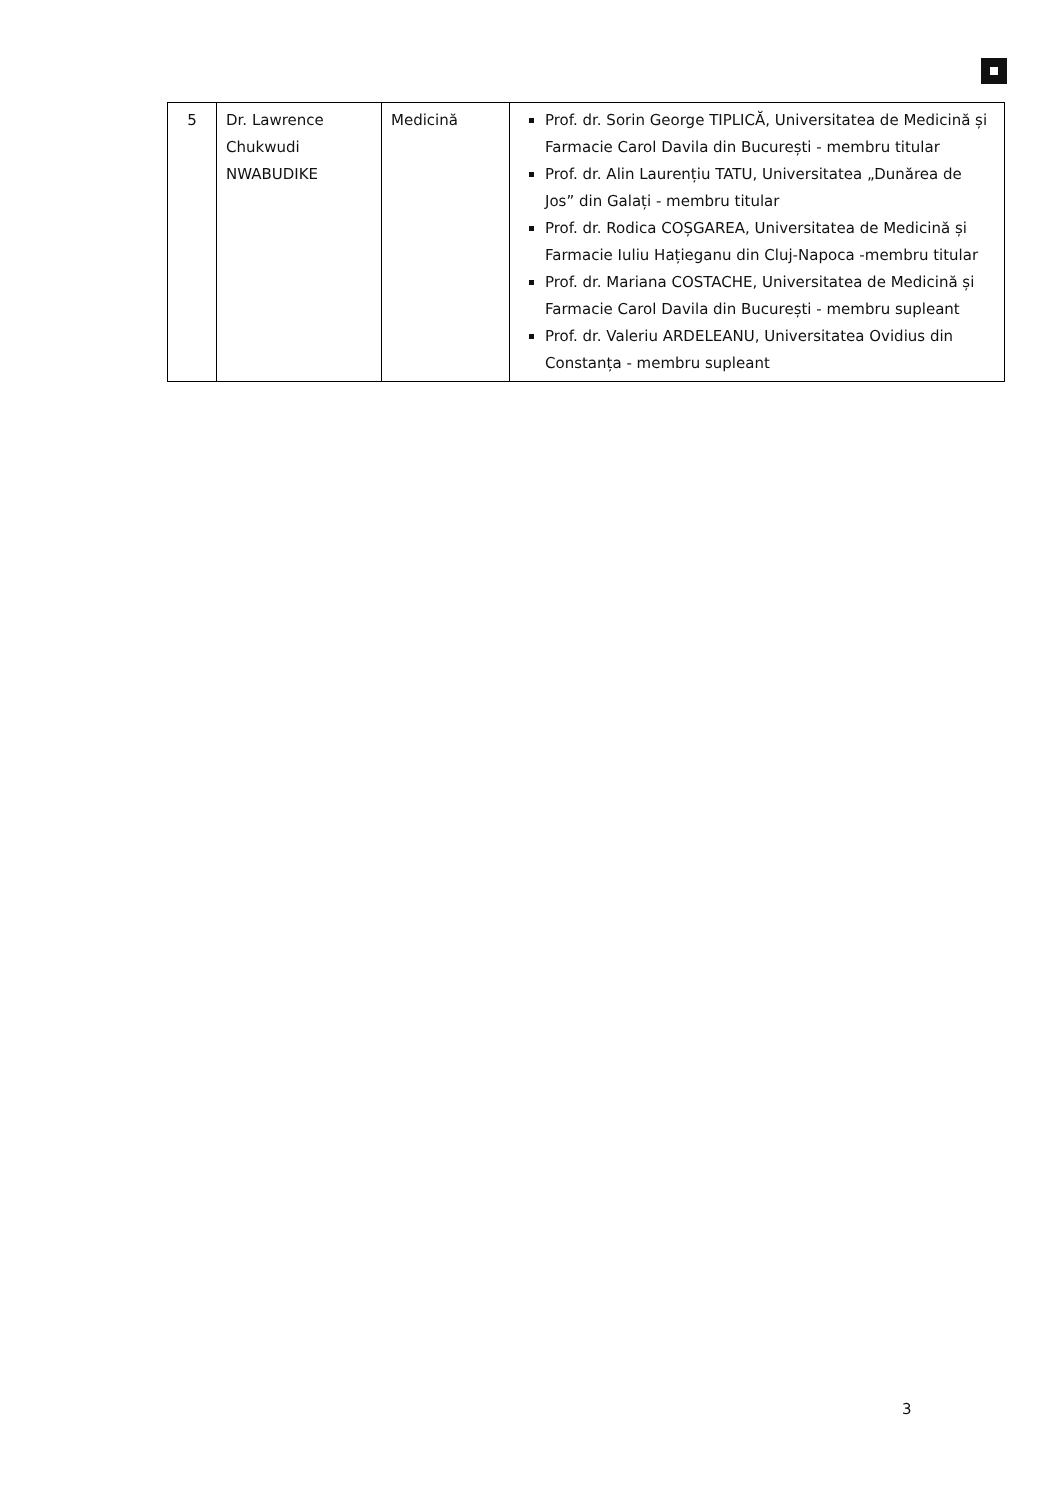| 5 | Dr. Lawrence Chukwudi NWABUDIKE | Medicină | Prof. dr. Sorin George TIPLICĂ, Universitatea de Medicină și Farmacie Carol Davila din București - membru titular Prof. dr. Alin Laurențiu TATU, Universitatea „Dunărea de Jos” din Galați - membru titular Prof. dr. Rodica COȘGAREA, Universitatea de Medicină și Farmacie Iuliu Hațieganu din Cluj-Napoca -membru titular Prof. dr. Mariana COSTACHE, Universitatea de Medicină și Farmacie Carol Davila din București - membru supleant Prof. dr. Valeriu ARDELEANU, Universitatea Ovidius din Constanța - membru supleant |
3